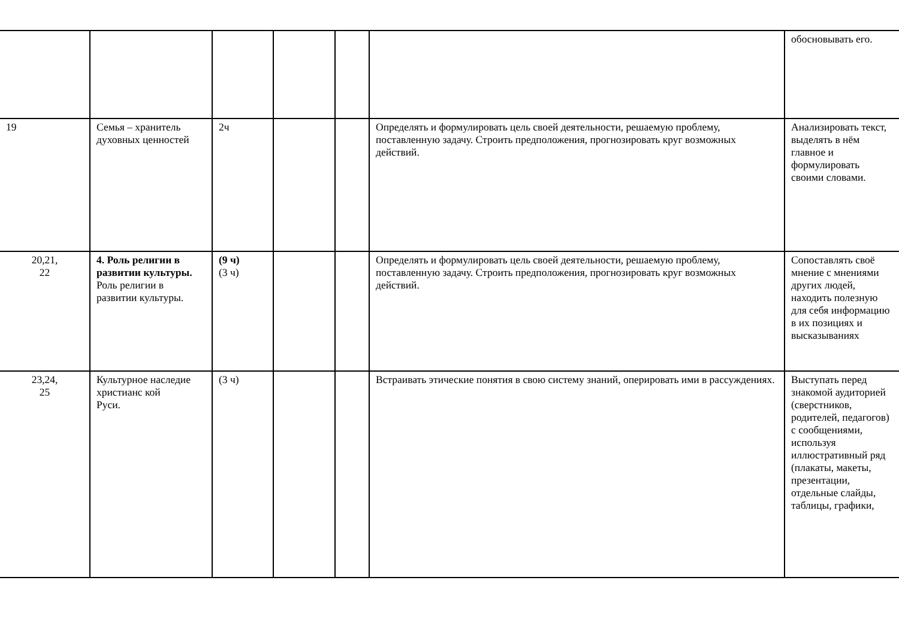| | | | | | | обосновывать его. |
| 19 | Семья – хранитель духовных ценностей | 2ч | | | Определять и формулировать цель своей деятельности, решаемую проблему, поставленную задачу. Строить предположения, прогнозировать круг возможных действий. | Анализировать текст, выделять в нём главное и формулировать своими словами. |
| 20,21, 22 | 4. Роль религии в развитии культуры. Роль религии в развитии культуры. | (9 ч) (3 ч) | | | Определять и формулировать цель своей деятельности, решаемую проблему, поставленную задачу. Строить предположения, прогнозировать круг возможных действий. | Сопоставлять своё мнение с мнениями других людей, находить полезную для себя информацию в их позициях и высказываниях |
| 23,24, 25 | Культурное наследие христианс кой Руси. | (3 ч) | | | Встраивать этические понятия в свою систему знаний, оперировать ими в рассуждениях. | Выступать перед знакомой аудиторией (сверстников, родителей, педагогов) с сообщениями, используя иллюстративный ряд (плакаты, макеты, презентации, отдельные слайды, таблицы, графики, |